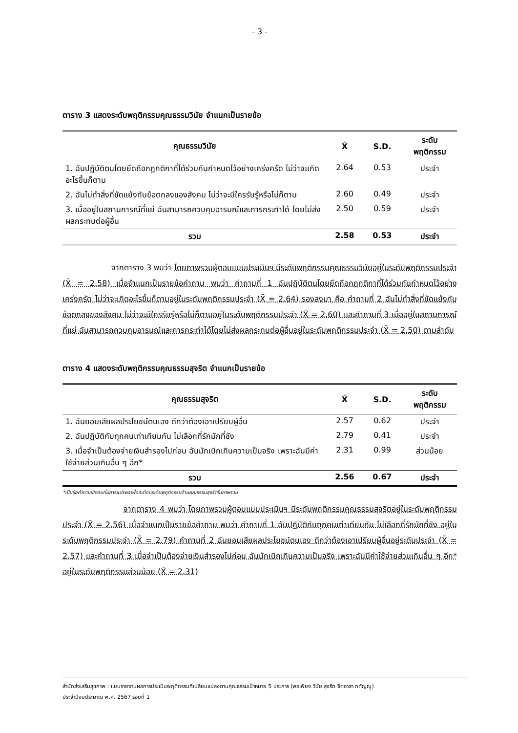- 3 -
ตาราง 3 แสดงระดับพฤติกรรมคุณธรรมวินัย จำแนกเป็นรายข้อ
| คุณธรรมวินัย | X̄ | S.D. | ระดับ พฤติกรรม |
| --- | --- | --- | --- |
| 1. ฉันปฏิบัติตนโดยยึดถือกฎกติกาที่ได้ร่วมกันกำหนดไว้อย่างเคร่งครัด ไม่ว่าจะเกิดอะไรขึ้นก็ตาม | 2.64 | 0.53 | ประจำ |
| 2. ฉันไม่ทำสิ่งที่ขัดแย้งกับข้อตกลงของสังคม ไม่ว่าจะมีใครรับรู้หรือไม่ก็ตาม | 2.60 | 0.49 | ประจำ |
| 3. เมื่ออยู่ในสถานการณ์ที่แย่ ฉันสามารถควบคุมอารมณ์และการกระทำได้ โดยไม่ส่งผลกระทบต่อผู้อื่น | 2.50 | 0.59 | ประจำ |
| รวม | 2.58 | 0.53 | ประจำ |
จากตาราง 3 พบว่า โดยภาพรวมผู้ตอบแบบประเมินฯ มีระดับพฤติกรรมคุณธรรมวินัยอยู่ในระดับพฤติกรรมประจำ (X̄ = 2.58) เมื่อจำแนกเป็นรายข้อคำถาม พบว่า คำถามที่ 1 ฉันปฏิบัติตนโดยยึดถือกฎกติกาที่ได้ร่วมกันกำหนดไว้อย่างเคร่งครัด ไม่ว่าจะเกิดอะไรขึ้นก็ตามอยู่ในระดับพฤติกรรมประจำ (X̄ = 2.64) รองลงมา คือ คำถามที่ 2 ฉันไม่ทำสิ่งที่ขัดแย้งกับข้อตกลงของสังคม ไม่ว่าจะมีใครรับรู้หรือไม่ก็ตามอยู่ในระดับพฤติกรรมประจำ (X̄ = 2.60) และคำถามที่ 3 เมื่ออยู่ในสถานการณ์ที่แย่ ฉันสามารถควบคุมอารมณ์และการกระทำได้โดยไม่ส่งผลกระทบต่อผู้อื่นอยู่ในระดับพฤติกรรมประจำ (X̄ = 2.50) ตามลำดับ
ตาราง 4 แสดงระดับพฤติกรรมคุณธรรมสุจริต จำแนกเป็นรายข้อ
| คุณธรรมสุจริต | X̄ | S.D. | ระดับ พฤติกรรม |
| --- | --- | --- | --- |
| 1. ฉันยอมเสียผลประโยชน์ตนเอง ดีกว่าต้องเอาเปรียบผู้อื่น | 2.57 | 0.62 | ประจำ |
| 2. ฉันปฏิบัติกับทุกคนเท่าเทียมกัน ไม่เลือกที่รักมักที่ชัง | 2.79 | 0.41 | ประจำ |
| 3. เมื่อจำเป็นต้องจ่ายเงินสำรองไปก่อน ฉันมักเบิกเกินความเป็นจริง เพราะฉันมีค่าใช้จ่ายส่วนเกินอื่น ๆ อีก* | 2.31 | 0.99 | ส่วนน้อย |
| รวม | 2.56 | 0.67 | ประจำ |
*เป็นข้อคำถามเชิงลบที่มีการแปรผลเพื่อสะท้อนระดับพฤติกรรมด้านคุณธรรมสุจริตในภาพรวม
จากตาราง 4 พบว่า โดยภาพรวมผู้ตอบแบบประเมินฯ มีระดับพฤติกรรมคุณธรรมสุจริตอยู่ในระดับพฤติกรรมประจำ (X̄ = 2.56) เมื่อจำแนกเป็นรายข้อคำถาม พบว่า คำถามที่ 1 ฉันปฏิบัติกับทุกคนเท่าเทียมกัน ไม่เลือกที่รักมักที่ชัง อยู่ในระดับพฤติกรรมประจำ (X̄ = 2.79) คำถามที่ 2 ฉันยอมเสียผลประโยชน์ตนเอง ดีกว่าต้องเอาเปรียบผู้อื่นอยู่ระดับประจำ (X̄ = 2.57) และคำถามที่ 3 เมื่อจำเป็นต้องจ่ายเงินสำรองไปก่อน ฉันมักเบิกเกินความเป็นจริง เพราะฉันมีค่าใช้จ่ายส่วนเกินอื่น ๆ อีก* อยู่ในระดับพฤติกรรมส่วนน้อย (X̄ = 2.31)
สำนักส่งเสริมสุขภาพ : แบบรายงานผลการประเมินพฤติกรรมที่เปลี่ยนแปลงตามคุณธรรมเป้าหมาย 5 ประการ (พอเพียง วินัย สุจริต จิตอาสา กตัญญู)
ประจำปีงบประมาณ พ.ศ. 2567 รอบที่ 1